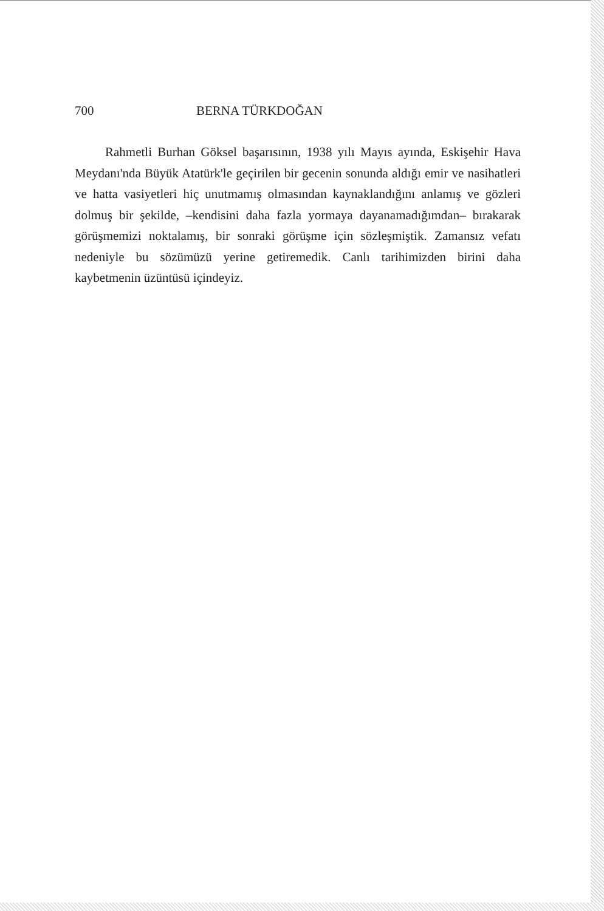700 BERNA TÜRKDOĞAN
Rahmetli Burhan Göksel başarısının, 1938 yılı Mayıs ayında, Eskişehir Hava Meydanı'nda Büyük Atatürk'le geçirilen bir gecenin sonunda aldığı emir ve nasihatleri ve hatta vasiyetleri hiç unutmamış olmasından kaynaklandığını anlamış ve gözleri dolmuş bir şekilde, –kendisini daha fazla yormaya dayanamadığımdan– bırakarak görüşmemizi noktalamış, bir sonraki görüşme için sözleşmiştik. Zamansız vefatı nedeniyle bu sözümüzü yerine getiremedik. Canlı tarihimizden birini daha kaybetmenin üzüntüsü içindeyiz.